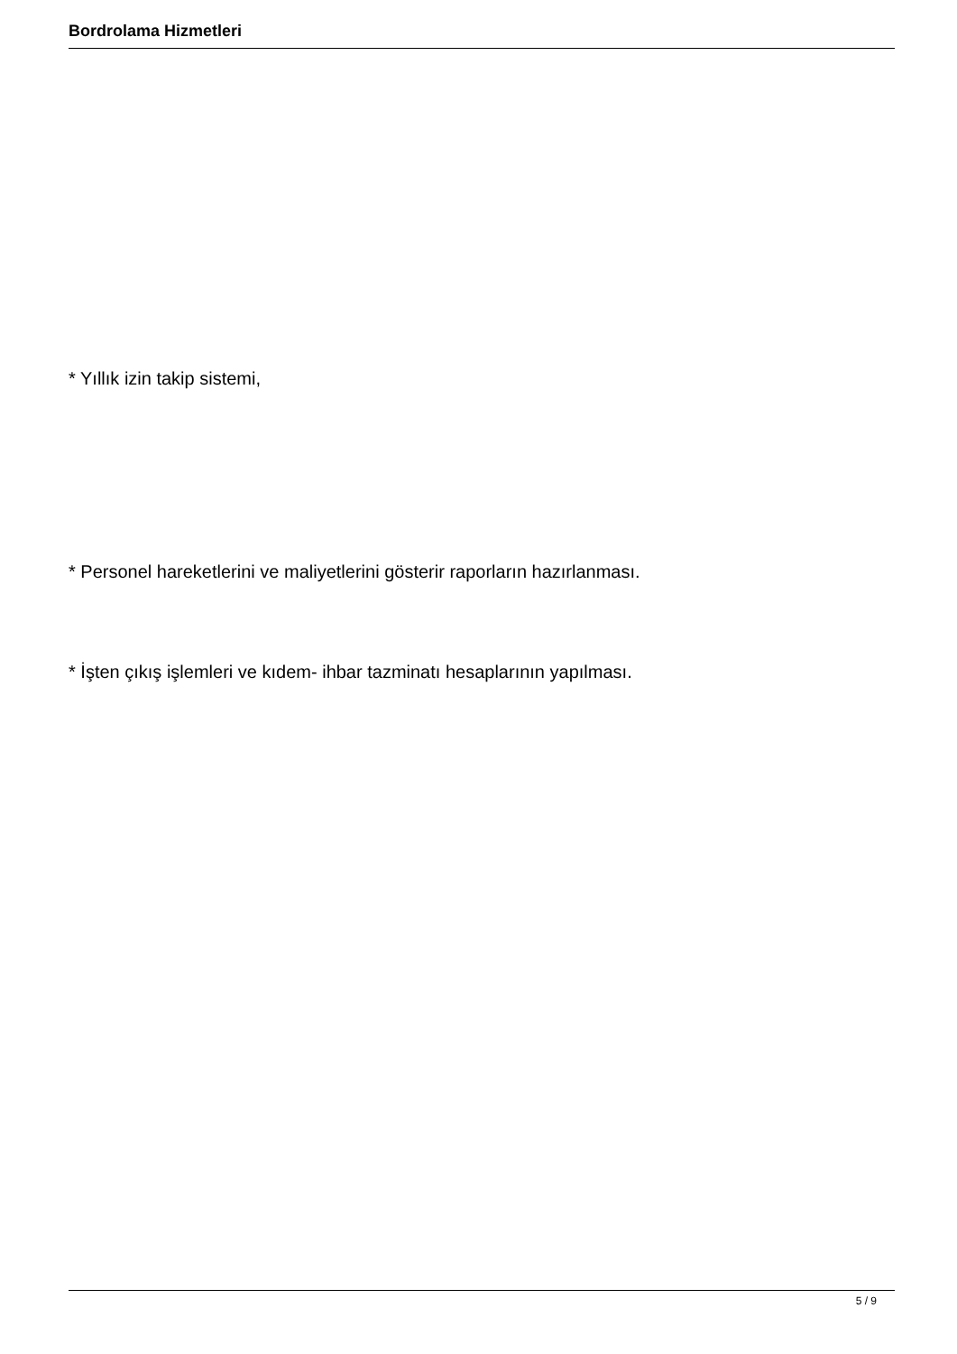Bordrolama Hizmetleri
* Yıllık izin takip sistemi,
* Personel hareketlerini ve maliyetlerini gösterir raporların hazırlanması.
* İşten çıkış işlemleri ve kıdem- ihbar tazminatı hesaplarının yapılması.
5 / 9